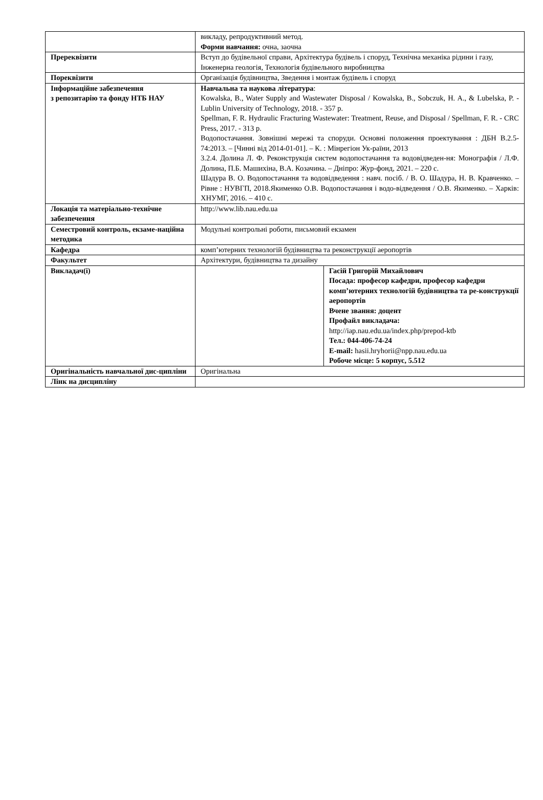| | викладу, репродуктивний метод. Форми навчання: очна, заочна | |
| Пререквізити | Вступ до будівельної справи, Архітектура будівель і споруд, Технічна механіка рідини і газу, Інженерна геологія, Технологія будівельного виробництва | |
| Пореквізити | Організація будівництва, Зведення і монтаж будівель і споруд | |
| Інформаційне забезпечення з репозитарію та фонду НТБ НАУ | Навчальна та наукова література : Kowalska, B., Water Supply and Wastewater Disposal / Kowalska, B., Sobczuk, H. A., & Lubelska, P. - Lublin University of Technology, 2018. - 357 p. Spellman, F. R. Hydraulic Fracturing Wastewater: Treatment, Reuse, and Disposal / Spellman, F. R. - CRC Press, 2017. - 313 p. Водопостачання. Зовнішні мережі та споруди. Основні положення проектування : ДБН В.2.5-74:2013. – [Чинні від 2014-01-01]. – К. : Мінрегіон Ук-раїни, 2013 3.2.4. Долина Л. Ф. Реконструкція систем водопостачання та водовідведен-ня: Монографія / Л.Ф. Долина, П.Б. Машихіна, В.А. Козачина. – Дніпро: Жур-фонд, 2021. – 220 с. Шадура В. О. Водопостачання та водовідведення : навч. посіб. / В. О. Шадура, Н. В. Кравченко. – Рівне : НУВГП, 2018.Якименко О.В. Водопостачання і водо-відведення / О.В. Якименко. – Харків: ХНУМГ, 2016. – 410 с. | |
| Локація та матеріально-технічне забезпечення | http://www.lib.nau.edu.ua | |
| Семестровий контроль, екзаме-наційна методика | Модульні контрольні роботи, письмовий екзамен | |
| Кафедра | комп’ютерних технологій будівництва та реконструкції аеропортів | |
| Факультет | Архітектури, будівництва та дизайну | |
| Викладач(і) | | Гасій Григорій Михайлович Посада: професор кафедри, професор кафедри комп’ютерних технологій будівництва та ре-конструкції аеропортів Вчене звання: доцент Профайл викладача: http://iap.nau.edu.ua/index.php/prepod-ktb Тел.: 044-406-74-24 E-mail: hasii.hryhorii@npp.nau.edu.ua Робоче місце: 5 корпус, 5.512 |
| Оригінальність навчальної дис-ципліни | Оригінальна | |
| Лінк на дисципліну | | |